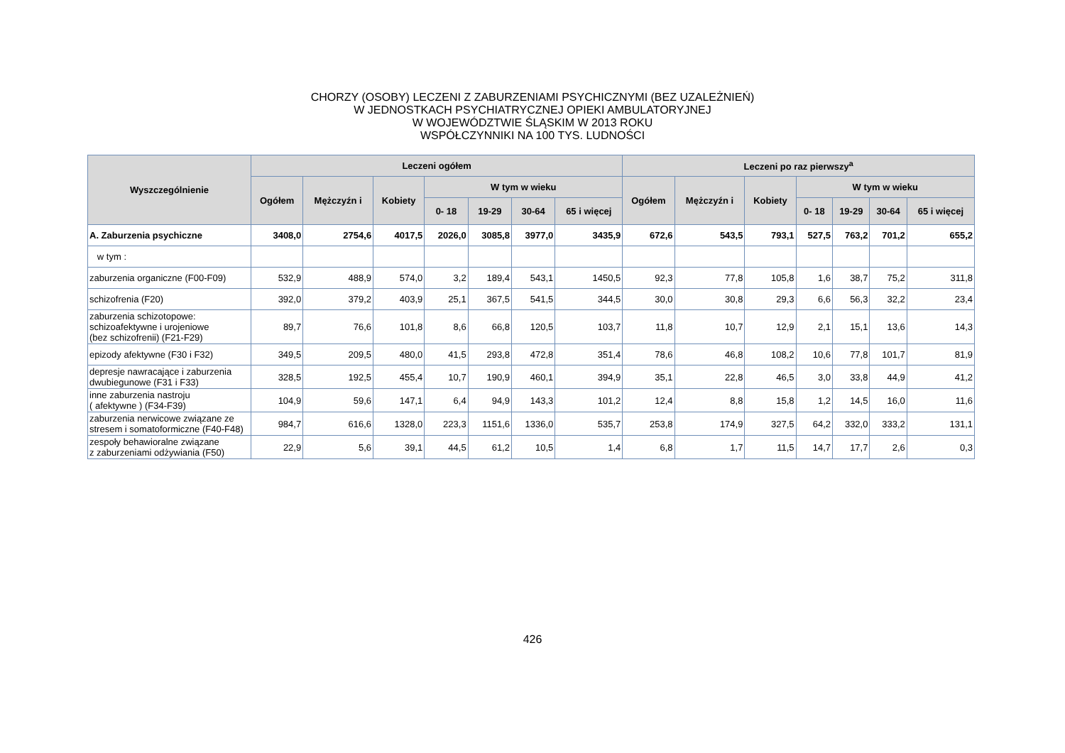CHORZY (OSOBY) LECZENI Z ZABURZENIAMI PSYCHICZNYMI (BEZ UZALEŻNIEŃ)
W JEDNOSTKACH PSYCHIATRYCZNEJ OPIEKI AMBULATORYJNEJ
W WOJEWÓDZTWIE ŚLĄSKIM W 2013 ROKU
WSPÓŁCZYNNIKI NA 100 TYS. LUDNOŚCI
| Wyszczególnienie | Leczeni ogółem | | | | | | | Leczeni po raz pierwszy<sup>a</sup> | | | | | | |
| --- | --- | --- | --- | --- | --- | --- | --- | --- | --- | --- | --- | --- | --- | --- |
| | Ogółem | Mężczyźn i | Kobiety | W tym w wieku | | | | Ogółem | Mężczyźn i | Kobiety | W tym w wieku | | | |
| | | | | 0- 18 | 19-29 | 30-64 | 65 i więcej | | | | 0- 18 | 19-29 | 30-64 | 65 i więcej |
| A. Zaburzenia psychiczne | 3408,0 | 2754,6 | 4017,5 | 2026,0 | 3085,8 | 3977,0 | 3435,9 | 672,6 | 543,5 | 793,1 | 527,5 | 763,2 | 701,2 | 655,2 |
| w tym : | | | | | | | | | | | | | | |
| zaburzenia organiczne (F00-F09) | 532,9 | 488,9 | 574,0 | 3,2 | 189,4 | 543,1 | 1450,5 | 92,3 | 77,8 | 105,8 | 1,6 | 38,7 | 75,2 | 311,8 |
| schizofrenia (F20) | 392,0 | 379,2 | 403,9 | 25,1 | 367,5 | 541,5 | 344,5 | 30,0 | 30,8 | 29,3 | 6,6 | 56,3 | 32,2 | 23,4 |
| zaburzenia schizotopowe: schizoafektywne i urojeniowe (bez schizofrenii) (F21-F29) | 89,7 | 76,6 | 101,8 | 8,6 | 66,8 | 120,5 | 103,7 | 11,8 | 10,7 | 12,9 | 2,1 | 15,1 | 13,6 | 14,3 |
| epizody afektywne (F30 i F32) | 349,5 | 209,5 | 480,0 | 41,5 | 293,8 | 472,8 | 351,4 | 78,6 | 46,8 | 108,2 | 10,6 | 77,8 | 101,7 | 81,9 |
| depresje nawracające i zaburzenia dwubiegunowe (F31 i F33) | 328,5 | 192,5 | 455,4 | 10,7 | 190,9 | 460,1 | 394,9 | 35,1 | 22,8 | 46,5 | 3,0 | 33,8 | 44,9 | 41,2 |
| inne zaburzenia nastroju ( afektywne ) (F34-F39) | 104,9 | 59,6 | 147,1 | 6,4 | 94,9 | 143,3 | 101,2 | 12,4 | 8,8 | 15,8 | 1,2 | 14,5 | 16,0 | 11,6 |
| zaburzenia nerwicowe związane ze stresem i somatoformiczne (F40-F48) | 984,7 | 616,6 | 1328,0 | 223,3 | 1151,6 | 1336,0 | 535,7 | 253,8 | 174,9 | 327,5 | 64,2 | 332,0 | 333,2 | 131,1 |
| zespoły behawioralne związane z zaburzeniami odżywiania (F50) | 22,9 | 5,6 | 39,1 | 44,5 | 61,2 | 10,5 | 1,4 | 6,8 | 1,7 | 11,5 | 14,7 | 17,7 | 2,6 | 0,3 |
426